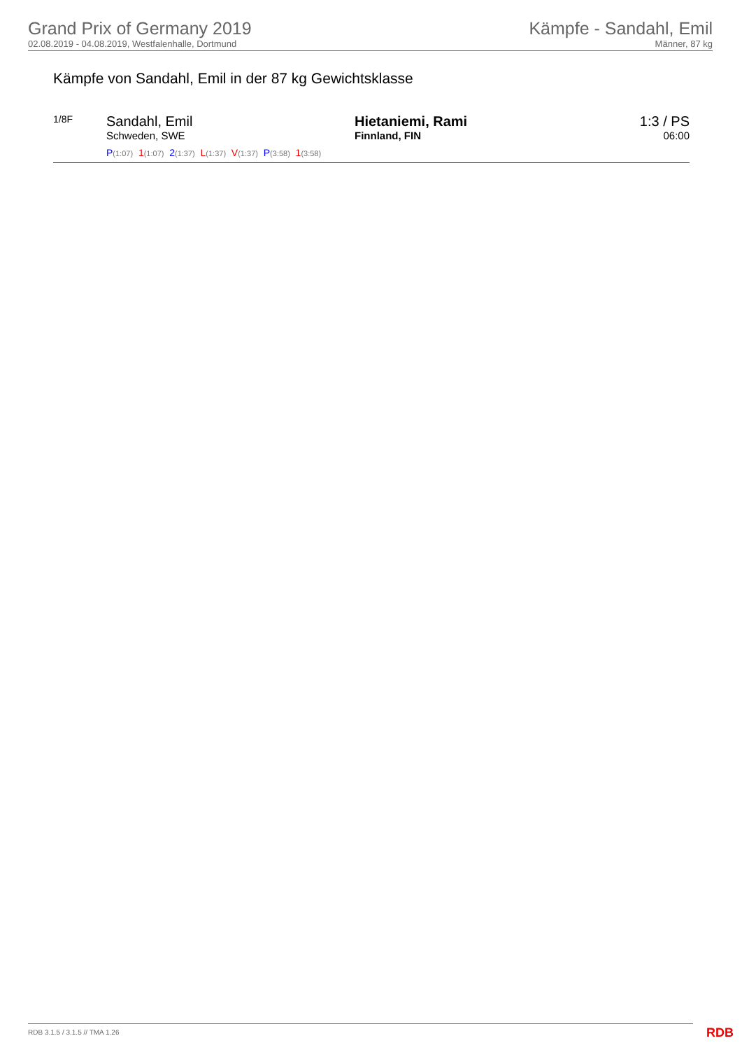Grand Prix of Germany 2019
02.08.2019 - 04.08.2019, Westfalenhalle, Dortmund
Kämpfe - Sandahl, Emil
Männer, 87 kg
Kämpfe von Sandahl, Emil in der 87 kg Gewichtsklasse
| 1/8F | Sandahl, Emil Schweden, SWE | Hietaniemi, Rami Finnland, FIN | 1:3 / PS 06:00 |
| | P (1:07) 1 (1:07) 2 (1:37) L (1:37) V (1:37) P (3:58) 1 (3:58) | | |
RDB 3.1.5 / 3.1.5 // TMA 1.26 RDB